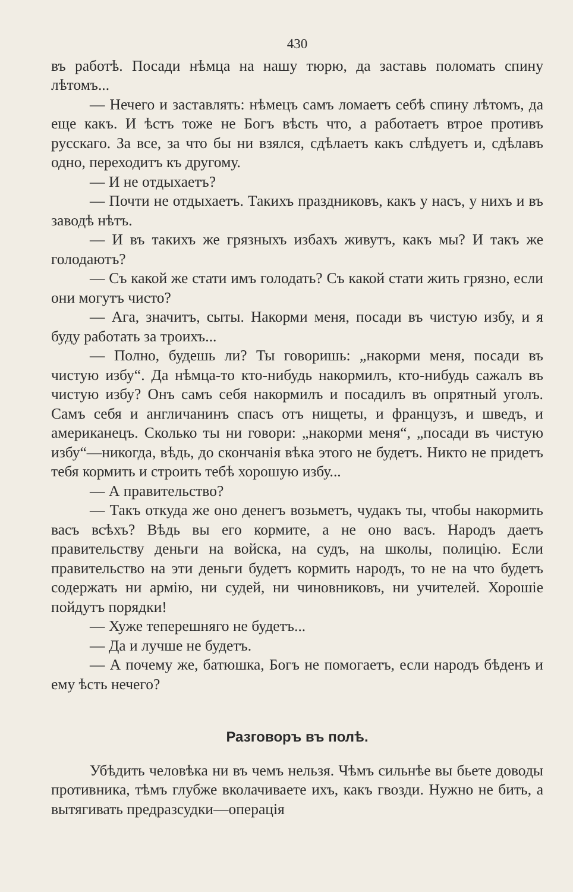430
въ работѣ. Посади нѣмца на нашу тюрю, да заставь поломать спину лѣтомъ...
— Нечего и заставлять: нѣмецъ самъ ломаетъ себѣ спину лѣтомъ, да еще какъ. И ѣстъ тоже не Богъ вѣсть что, а работаетъ втрое противъ русскаго. За все, за что бы ни взялся, сдѣлаетъ какъ слѣдуетъ и, сдѣлавъ одно, переходитъ къ другому.
— И не отдыхаетъ?
— Почти не отдыхаетъ. Такихъ праздниковъ, какъ у насъ, у нихъ и въ заводѣ нѣтъ.
— И въ такихъ же грязныхъ избахъ живутъ, какъ мы? И такъ же голодаютъ?
— Съ какой же стати имъ голодать? Съ какой стати жить грязно, если они могутъ чисто?
— Ага, значитъ, сыты. Накорми меня, посади въ чистую избу, и я буду работать за троихъ...
— Полно, будешь ли? Ты говоришь: „накорми меня, посади въ чистую избу“. Да нѣмца-то кто-нибудь накормилъ, кто-нибудь сажалъ въ чистую избу? Онъ самъ себя накормилъ и посадилъ въ опрятный уголъ. Самъ себя и англичанинъ спасъ отъ нищеты, и французъ, и шведъ, и американецъ. Сколько ты ни говори: „накорми меня“, „посади въ чистую избу“—никогда, вѣдь, до скончанія вѣка этого не будетъ. Никто не придетъ тебя кормить и строить тебѣ хорошую избу...
— А правительство?
— Такъ откуда же оно денегъ возьметъ, чудакъ ты, чтобы накормить васъ всѣхъ? Вѣдь вы его кормите, а не оно васъ. Народъ даетъ правительству деньги на войска, на судъ, на школы, полицію. Если правительство на эти деньги будетъ кормить народъ, то не на что будетъ содержать ни армію, ни судей, ни чиновниковъ, ни учителей. Хорошіе пойдутъ порядки!
— Хуже теперешняго не будетъ...
— Да и лучше не будетъ.
— А почему же, батюшка, Богъ не помогаетъ, если народъ бѣденъ и ему ѣсть нечего?
Разговоръ въ полѣ.
Убѣдить человѣка ни въ чемъ нельзя. Чѣмъ сильнѣе вы бьете доводы противника, тѣмъ глубже вколачиваете ихъ, какъ гвозди. Нужно не бить, а вытягивать предразсудки—операція